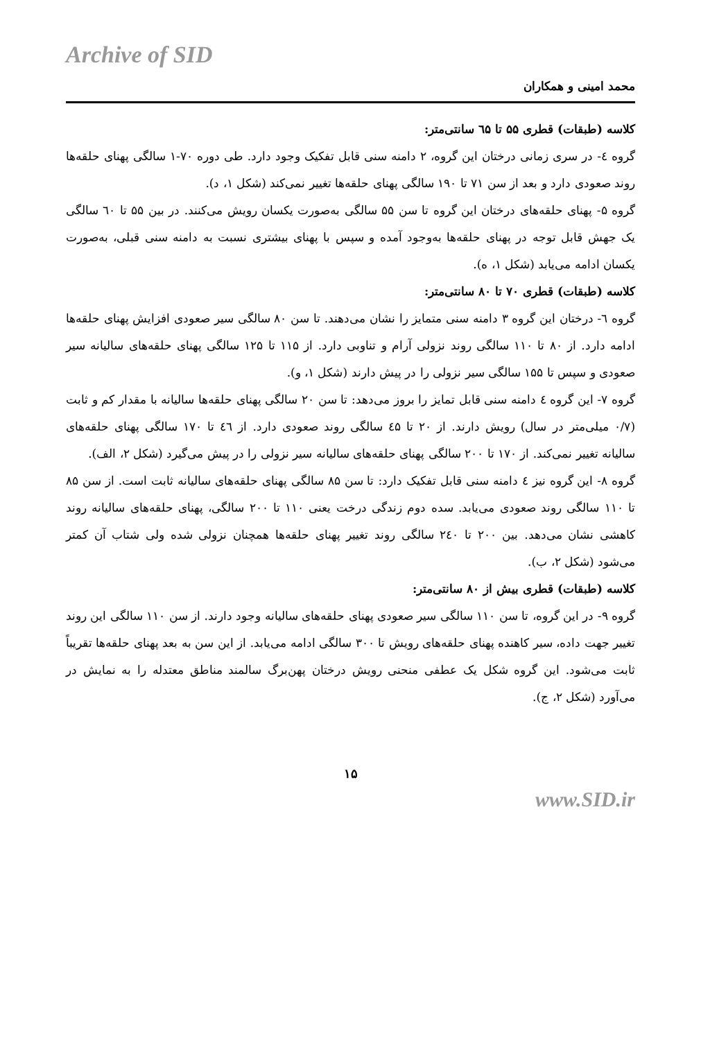Archive of SID
محمد امینی و همکاران
کلاسه (طبقات) قطری ۵۵ تا ٦۵ سانتی‌متر:
گروه ٤- در سری زمانی درختان این گروه، ۲ دامنه سنی قابل تفکیک وجود دارد. طی دوره ۷۰-۱ سالگی پهنای حلقه‌ها روند صعودی دارد و بعد از سن ۷۱ تا ۱۹۰ سالگی پهنای حلقه‌ها تغییر نمی‌کند (شکل ۱، د).
گروه ۵- پهنای حلقه‌های درختان این گروه تا سن ۵۵ سالگی به‌صورت یکسان رویش می‌کنند. در بین ۵۵ تا ٦۰ سالگی یک جهش قابل توجه در پهنای حلقه‌ها به‌وجود آمده و سپس با پهنای بیشتری نسبت به دامنه سنی قبلی، به‌صورت یکسان ادامه می‌یابد (شکل ۱، ه).
کلاسه (طبقات) قطری ۷۰ تا ۸۰ سانتی‌متر:
گروه ٦- درختان این گروه ۳ دامنه سنی متمایز را نشان می‌دهند. تا سن ۸۰ سالگی سیر صعودی افزایش پهنای حلقه‌ها ادامه دارد. از ۸۰ تا ۱۱۰ سالگی روند نزولی آرام و تناوبی دارد. از ۱۱۵ تا ۱۲۵ سالگی پهنای حلقه‌های سالیانه سیر صعودی و سپس تا ۱۵۵ سالگی سیر نزولی را در پیش دارند (شکل ۱، و).
گروه ۷- این گروه ٤ دامنه سنی قابل تمایز را بروز می‌دهد: تا سن ۲۰ سالگی پهنای حلقه‌ها سالیانه با مقدار کم و ثابت (۰/۷ میلی‌متر در سال) رویش دارند. از ۲۰ تا ٤۵ سالگی روند صعودی دارد. از ٤٦ تا ۱۷۰ سالگی پهنای حلقه‌های سالیانه تغییر نمی‌کند. از ۱۷۰ تا ۲۰۰ سالگی پهنای حلقه‌های سالیانه سیر نزولی را در پیش می‌گیرد (شکل ۲، الف).
گروه ۸- این گروه نیز ٤ دامنه سنی قابل تفکیک دارد: تا سن ۸۵ سالگی پهنای حلقه‌های سالیانه ثابت است. از سن ۸۵ تا ۱۱۰ سالگی روند صعودی می‌یابد. سده دوم زندگی درخت یعنی ۱۱۰ تا ۲۰۰ سالگی، پهنای حلقه‌های سالیانه روند کاهشی نشان می‌دهد. بین ۲۰۰ تا ۲٤۰ سالگی روند تغییر پهنای حلقه‌ها همچنان نزولی شده ولی شتاب آن کمتر می‌شود (شکل ۲، ب).
کلاسه (طبقات) قطری بیش از ۸۰ سانتی‌متر:
گروه ۹- در این گروه، تا سن ۱۱۰ سالگی سیر صعودی پهنای حلقه‌های سالیانه وجود دارند. از سن ۱۱۰ سالگی این روند تغییر جهت داده، سیر کاهنده پهنای حلقه‌های رویش تا ۳۰۰ سالگی ادامه می‌یابد. از این سن به بعد پهنای حلقه‌ها تقریباً ثابت می‌شود. این گروه شکل یک عطفی منحنی رویش درختان پهن‌برگ سالمند مناطق معتدله را به نمایش در می‌آورد (شکل ۲، ج).
۱۵
www.SID.ir